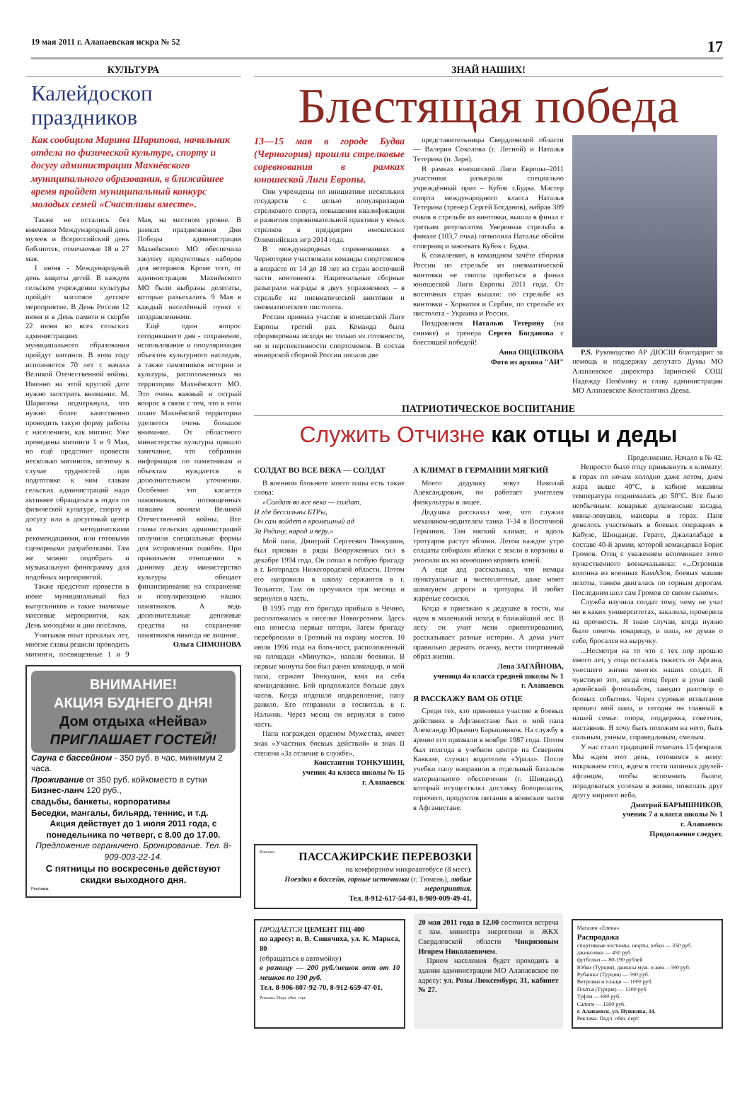19 мая 2011 г. Алапаевская искра № 52 17
КУЛЬТУРА
Калейдоскоп праздников
Как сообщила Марина Шарипова, начальник отдела по физической культуре, спорту и досугу администрации Махнёвского муниципального образования, в ближайшее время пройдет муниципальный конкурс молодых семей «Счастливы вместе».
Также не остались без внимания Международный день музеев и Всероссийский день библиотек, отмечаемые 18 и 27 мая.
1 июня - Международный день защиты детей. В каждом сельском учреждении культуры пройдёт массовое детское мероприятие. В День России 12 июня и в День памяти и скорби 22 июня во всех сельских администрациях муниципального образования пройдут митинги. В этом году исполняется 70 лет с начала Великой Отечественной войны. Именно на этой круглой дате нужно заострить внимание. М. Шарипова подчеркнула, что нужно более качественно проводить такую форму работы с населением, как митинг. Уже проведены митинги 1 и 9 Мая, но ещё предстоит провести несколько митингов, поэтому в случае трудностей при подготовке к ним главам сельских администраций надо активнее обращаться в отдел по физической культуре, спорту и досугу или в досуговый центр за методическими рекомендациями, или готовыми сценарными разработками. Там же можно подобрать и музыкальную фонограмму для подобных мероприятий.
Также предстоит провести в июне муниципальный бал выпускников и такие значимые массовые мероприятия, как День молодёжи и дни посёлков.
Учитывая опыт прошлых лет, многие главы решили проводить митинги, посвященные 1 и 9 Мая, на местном уровне. В рамках празднования Дня Победы администрация Махнёвского МО обеспечила закупку продуктовых наборов для ветеранов. Кроме того, от администрации Махнёвского МО были выбраны делегаты, которые разъехались 9 Мая в каждый населённый пункт с поздравлениями.
Ещё один вопрос сегодняшнего дня - сохранение, использование и популяризация объектов культурного наследия, а также памятников истории и культуры, расположенных на территории Махнёвского МО. Это очень важный и острый вопрос в связи с тем, что в этом плане Махнёвской территории уделяется очень большое внимание. От областного министерства культуры пришло замечание, что собранная информация по памятникам и объектам нуждается в дополнительном уточнении. Особенно это касается памятников, посвященных павшим воинам Великой Отечественной войны. Все главы сельских администраций получили специальные формы для исправления ошибок. При правильном отношении к данному делу министерство культуры обещает финансирование на сохранение и популяризацию наших памятников. А ведь дополнительные денежные средства на сохранение памятников никогда не лишние.
Ольга СИМОНОВА
ВНИМАНИЕ!
АКЦИЯ БУДНЕГО ДНЯ!
Дом отдыха «Нейва»
ПРИГЛАШАЕТ ГОСТЕЙ!
Сауна с бассейном - 350 руб. в час, минимум 2 часа.
Проживание от 350 руб. койкоместо в сутки
Бизнес-ланч 120 руб.,
свадьбы, банкеты, корпоративы
Беседки, мангалы, бильярд, теннис, и т.д.
Акция действует до 1 июля 2011 года, с понедельника по четверг, с 8.00 до 17.00.
Предложение ограничено. Бронирование. Тел. 8-909-003-22-14.
С пятницы по воскресенье действуют скидки выходного дня.
Реклама.
ЗНАЙ НАШИХ!
Блестящая победа
13—15 мая в городе Будва (Черногория) прошли стрелковые соревнования в рамках юношеской Лиги Европы.
Они учреждены по инициативе нескольких государств с целью популяризации стрелкового спорта, повышения квалификации и развития соревновательной практики у юных стрелков в преддверии юношеских Олимпийских игр 2014 года.
В международных соревнованиях в Черногории участвовали команды спортсменов в возрасте от 14 до 18 лет из стран восточной части континента. Национальные сборные разыграли награды в двух упражнениях – в стрельбе из пневматической винтовки и пневматического пистолета.
Россия приняла участие в юношеской Лиге Европы третий раз. Команда была сформирована исходя не только из готовности, но и перспективности спортсменов. В состав юниорской сборной России попали две
представительницы Свердловской области — Валерия Соколова (г. Лесной) и Наталья Тетерина (п. Заря).
В рамках юношеской Лиги Европы–2011 участники разыграли специально учреждённый приз – Кубок г.Будва. Мастер спорта международного класса Наталья Тетерина (тренер Сергей Богданов), набрав 389 очков в стрельбе из винтовки, вышла в финал с третьим результатом. Уверенная стрельба в финале (103,7 очка) позволила Наталье обойти соперниц и завоевать Кубок г. Будва.
К сожалению, в командном зачёте сборная России по стрельбе из пневматической винтовки не смогла пробиться в финал юношеской Лиги Европы 2011 года. От восточных стран вышли: по стрельбе из винтовки - Хорватия и Сербия, по стрельбе из пистолета - Украина и Россия.
Поздравляем Наталью Тетерину (на снимке) и тренера Сергея Богданова с блестящей победой!
Анна ОЩЕПКОВА
Фото из архива "АИ"
P.S. Руководство АР ДЮСШ благодарит за помощь и поддержку депутата Думы МО Алапаевское директора Заринской СОШ Надежду Позёмину и главу администрации МО Алапаевское Константина Деева.
ПАТРИОТИЧЕСКОЕ ВОСПИТАНИЕ
Служить Отчизне как отцы и деды
Продолжение. Начало в № 42.
СОЛДАТ ВО ВСЕ ВЕКА — СОЛДАТ
В военном блокноте моего папы есть такие слова:
«Солдат во все века — солдат.
И где бессильны БТРы,
Он сам войдет в кромешный ад
За Родину, народ и веру.»
Мой папа, Дмитрий Сергеевич Тонкушин, был призван в ряды Вооруженных сил в декабре 1994 года. Он попал в особую бригаду в г. Богородск Нижегородской области. Потом его направили в школу сержантов в г. Тольятти. Там он проучился три месяца и вернулся в часть.
В 1995 году его бригада прибыла в Чечню, расположилась в поселке Новогрозном. Здесь она понесла первые потери. Затем бригаду перебросили в Грозный на охрану мостов. 10 июля 1996 года на блок-пост, расположенный на площади «Минутка», напали боевики. В первые минуты боя был ранен командир, и мой папа, сержант Тонкушин, взял на себя командование. Бой продолжался больше двух часов. Когда подошло подкрепление, папу ранило. Его отправили в госпиталь в г. Нальчик. Через месяц он вернулся в свою часть.
Папа награжден орденом Мужества, имеет знак «Участник боевых действий» и знак II степени «За отличие в службе».
Константин ТОНКУШИН,
ученик 4а класса школы № 15
г. Алапаевск
А КЛИМАТ В ГЕРМАНИИ МЯГКИЙ
Моего дедушку зовут Николай Александрович, он работает учителем физкультуры в лицее.
Дедушка рассказал мне, что служил механиком-водителем танка Т-34 в Восточной Германии. Там мягкий климат, и вдоль тротуаров растут яблони. Летом каждое утро солдаты собирали яблоки с земли в корзины и уносили их на конюшню кормить коней.
А еще дед рассказывал, что немцы пунктуальные и чистоплотные, даже моют шампунем дороги и тротуары. И любят жареные сосиски.
Когда я приезжаю к дедушке в гости, мы идем в маленький поход в ближайший лес. В лесу он учит меня ориентированию, рассказывает разные истории. А дома учит правильно держать осанку, вести спортивный образ жизни.
Лена ЗАГАЙНОВА,
ученица 4а класса средней школы № 1
г. Алапаевск
Я РАССКАЖУ ВАМ ОБ ОТЦЕ
Среди тех, кто принимал участие в боевых действиях в Афганистане был и мой папа Александр Юрьевич Барышников. На службу в армию его призвали в ноябре 1987 года. Потом был полгода в учебном центре на Северном Кавказе, служил водителем «Урала». После учебки папу направили в отдельный батальон материального обеспечения (г. Шинданд), который осуществлял доставку боеприпасов, горючего, продуктов питания в воинские части в Афганистане.
Непросто было отцу привыкнуть к климату: в горах по ночам холодно даже летом, днем жара выше 40°С, в кабине машины температура поднималась до 50°С. Все было необычным: коварные душманские засады, мины-ловушки, маневры в горах. Папе довелось участвовать в боевых операциях в Кабуле, Шинданде, Герате, Джалалабаде в составе 40-й армии, которой командовал Борис Громов. Отец с уважением вспоминает этого мужественного военачальника: «...Огромная колонна из военных КамАЗов, боевых машин пехоты, танков двигалась по горным дорогам. Последним шел сам Громов со своим сыном».
Служба научила солдат тому, чему не учат ни в каких университетах, закалила, проверила на прочность. Я знаю случаи, когда нужно было помочь товарищу, и папа, не думая о себе, бросался на выручку.
...Несмотря на то что с тех пор прошло много лет, у отца осталась тяжесть от Афгана, унесшего жизни многих наших солдат. Я чувствую это, когда отец берет в руки свой армейский фотоальбом, заводит разговор о боевых событиях. Через суровые испытания прошел мой папа, и сегодня он главный в нашей семье: опора, поддержка, советчик, наставник. Я хочу быть похожим на него, быть сильным, умным, справедливым, смелым.
У нас стало традицией отмечать 15 февраля. Мы ждем этот день, готовимся к нему: накрываем стол, ждем в гости папиных друзей-афганцев, чтобы вспомнить былое, порадоваться успехам в жизни, пожелать друг другу мирного неба.
Дмитрий БАРЫШНИКОВ,
ученик 7 а класса школы № 1
г. Алапаевск
Продолжение следует.
Реклама. ПАССАЖИРСКИЕ ПЕРЕВОЗКИ
на комфортном микроавтобусе (8 мест).
Поездки в бассейн, горные источники (г. Тюмень), любые мероприятия.
Тел. 8-912-617-54-03, 8-909-009-49-41.
ПРОДАЕТСЯ ЦЕМЕНТ ПЦ-400
по адресу: п. В. Синячиха, ул. К. Маркса, 80
(обращаться в автомойку)
в розницу — 200 руб./мешок опт от 10 мешков по 190 руб.
Тел. 8-906-807-92-70, 8-912-659-47-01.
Реклама. Подл. обяз. серт.
20 мая 2011 года в 12.00 состоится встреча с зам. министра энергетики и ЖКХ Свердловской области Чикризовым Игорем Николаевичем.
Прием населения будет проходить в здании администрации МО Алапаевское по адресу: ул. Розы Люксембург, 31, кабинет № 27.
Магазин «Елена»
Распродажа
спортивные костюмы, шорты, юбки — 350 руб.
джинсовки — 450 руб.
футболки — 80-190 рублей
Юбки (Турция), джинсы муж. и жен. - 590 руб.
Рубашки (Турция) — 590 руб.
Ветровки и плащи — 1000 руб.
Платья (Турция) — 1200 руб.
Туфли — 690 руб.
Сапоги — 1500 руб.
г. Алапаевск, ул. Пушкина, 34.
Реклама. Подл. обяз. серт.